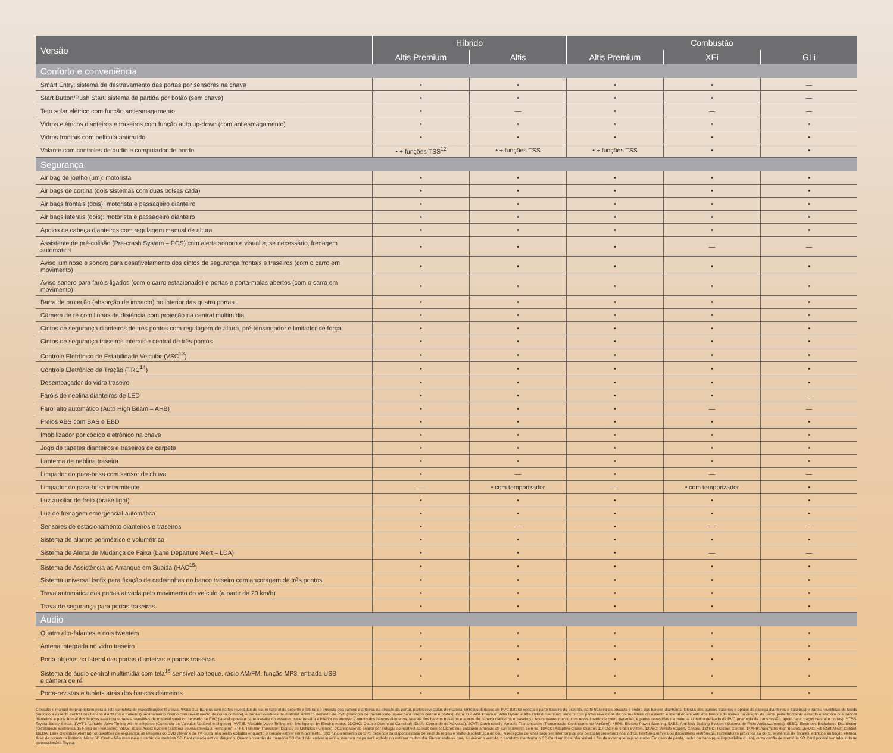| Versão | Híbrido | | Combustão | | |
| --- | --- | --- | --- | --- | --- |
| | Altis Premium | Altis | Altis Premium | XEi | GLi |
| Conforto e conveniência | | | | | |
| Smart Entry: sistema de destravamento das portas por sensores na chave | • | • | • | • | — |
| Start Button/Push Start: sistema de partida por botão (sem chave) | • | • | • | • | — |
| Teto solar elétrico com função antiesmagamento | • | — | • | — | — |
| Vidros elétricos dianteiros e traseiros com função auto up-down (com antiesmagamento) | • | • | • | • | • |
| Vidros frontais com película antirruído | • | • | • | • | • |
| Volante com controles de áudio e computador de bordo | • + funções TSS<sup>12</sup> | • + funções TSS | • + funções TSS | • | • |
| Segurança | | | | | |
| Air bag de joelho (um): motorista | • | • | • | • | • |
| Air bags de cortina (dois sistemas com duas bolsas cada) | • | • | • | • | • |
| Air bags frontais (dois): motorista e passageiro dianteiro | • | • | • | • | • |
| Air bags laterais (dois): motorista e passageiro dianteiro | • | • | • | • | • |
| Apoios de cabeça dianteiros com regulagem manual de altura | • | • | • | • | • |
| Assistente de pré-colisão (Pre-crash System – PCS) com alerta sonoro e visual e, se necessário, frenagem automática | • | • | • | — | — |
| Aviso luminoso e sonoro para desafivelamento dos cintos de segurança frontais e traseiros (com o carro em movimento) | • | • | • | • | • |
| Aviso sonoro para faróis ligados (com o carro estacionado) e portas e porta-malas abertos (com o carro em movimento) | • | • | • | • | • |
| Barra de proteção (absorção de impacto) no interior das quatro portas | • | • | • | • | • |
| Câmera de ré com linhas de distância com projeção na central multimídia | • | • | • | • | • |
| Cintos de segurança dianteiros de três pontos com regulagem de altura, pré-tensionador e limitador de força | • | • | • | • | • |
| Cintos de segurança traseiros laterais e central de três pontos | • | • | • | • | • |
| Controle Eletrônico de Estabilidade Veicular (VSC<sup>13</sup>) | • | • | • | • | • |
| Controle Eletrônico de Tração (TRC<sup>14</sup>) | • | • | • | • | • |
| Desembaçador do vidro traseiro | • | • | • | • | • |
| Faróis de neblina dianteiros de LED | • | • | • | • | — |
| Farol alto automático (Auto High Beam – AHB) | • | • | • | — | — |
| Freios ABS com BAS e EBD | • | • | • | • | • |
| Imobilizador por código eletrônico na chave | • | • | • | • | • |
| Jogo de tapetes dianteiros e traseiros de carpete | • | • | • | • | • |
| Lanterna de neblina traseira | • | • | • | • | • |
| Limpador do para-brisa com sensor de chuva | • | — | • | — | — |
| Limpador do para-brisa intermitente | — | • com temporizador | — | • com temporizador | • |
| Luz auxiliar de freio (brake light) | • | • | • | • | • |
| Luz de frenagem emergencial automática | • | • | • | • | • |
| Sensores de estacionamento dianteiros e traseiros | • | — | • | — | — |
| Sistema de alarme perimétrico e volumétrico | • | • | • | • | • |
| Sistema de Alerta de Mudança de Faixa (Lane Departure Alert – LDA) | • | • | • | — | — |
| Sistema de Assistência ao Arranque em Subida (HAC<sup>15</sup>) | • | • | • | • | • |
| Sistema universal Isofix para fixação de cadeirinhas no banco traseiro com ancoragem de três pontos | • | • | • | • | • |
| Trava automática das portas ativada pelo movimento do veículo (a partir de 20 km/h) | • | • | • | • | • |
| Trava de segurança para portas traseiras | • | • | • | • | • |
| Áudio | | | | | |
| Quatro alto-falantes e dois tweeters | • | • | • | • | • |
| Antena integrada no vidro traseiro | • | • | • | • | • |
| Porta-objetos na lateral das portas dianteiras e portas traseiras | • | • | • | • | • |
| Sistema de áudio central multimídia com tela<sup>16</sup> sensível ao toque, rádio AM/FM, função MP3, entrada USB e câmera de ré | • | • | • | • | • |
| Porta-revistas e tablets atrás dos bancos dianteiros | • | • | • | • | • |
Consulte o manual do proprietário para a lista completa de especificações técnicas. *Para GLi: Bancos com partes revestidas de couro (lateral do assento e lateral do encosto dos bancos dianteiros na direção da porta), partes revestidas de material sintético derivado de PVC (lateral oposta e parte traseira do assento, parte traseira do encosto e ombro dos bancos dianteiros, laterais dos bancos traseiros e apoios de cabeça dianteiros e traseiros) e partes revestidas de tecido (encosto e assento central dos bancos dianteiros e traseiros). Acabamento interno com revestimento de couro (volante), e partes revestidas de material sintético derivado de PVC (manopla de transmissão, apoio para braços central e portas). Para XEi, Altis Premium, Altis Hybrid e Altis Hybrid Premium: Bancos com partes revestidas de couro (lateral do assento e lateral do encosto dos bancos dianteiros na direção da porta, parte frontal do assento e encosto dos bancos dianteiros e parte frontal dos bancos traseiros) e partes revestidas de material sintético derivado de PVC (lateral oposta e parte traseira do assento, parte traseira e inferior do encosto e ombro dos bancos dianteiros, laterais dos bancos traseiros e apoios de cabeça dianteiros e traseiros). Acabamento interno com revestimento de couro (volante), e partes revestidas de material sintético derivado de PVC (manopla de transmissão, apoio para braços central e portas). **TSS: Toyota Safety Sense. 1VVT-i: Variable Valve Timing with Intelligence (Comando de Válvulas Variável Inteligente). VVT-iE: Variable Valve Timing with Intelligence by Electric motor. 2DOHC: Double Overhead Camshaft (Duplo Comando de Válvulas). 3CVT: Continuously Variable Transmission (Transmissão Continuamente Variável). 4EPS: Electric Power Steering. 5ABS: Anti-lock Braking System (Sistema de Freio Antitravamento). 6EBD: Electronic Brakeforce Distribution (Distribuição Eletrônica da Força de Frenagem). 7BAS: Brake Assist System (Sistema de Assistência a Frenagem). 8TFT: Thin-film Transistor (Display de Múltiplas Funções). 9Carregador de celular por indução compatível apenas com celulares que possuem a função de carregamento sem fio. 10ACC: Adaptive Cruise Control. 11PCS: Pre-crash System. 12VSC: Vehicle Stability Control. 13TRC: Traction Control. 14AHB: Automatic High Beams. 15HAC: Hill-Start Assist Control. 16LDA: Lane Departure Alert.(a)Por questões de segurança, as imagens do DVD player e da TV digital não serão exibidas enquanto o veículo estiver em movimento. (b)O funcionamento do GPS depende da disponibilidade de sinal da região e visão desobstruída do céu. A recepção do sinal pode ser interrompida por películas protetoras nos vidros, telefones móveis ou dispositivos eletrônicos, rastreadores próximos ao GPS, existência de árvores, edifícios ou fiação elétrica. Área de cobertura limitada. Micro SD Card – Não manuseie o cartão de memória SD Card quando estiver dirigindo. Quando o cartão de memória SD Card não estiver inserido, nenhum mapa será exibido no sistema multimídia. Recomenda-se que, ao deixar o veículo, o condutor mantenha o SD Card em local não visível a fim de evitar que seja roubado. Em caso de perda, roubo ou dano (que impossibilite o uso), outro cartão de memória SD Card poderá ser adquirido na concessionária Toyota.